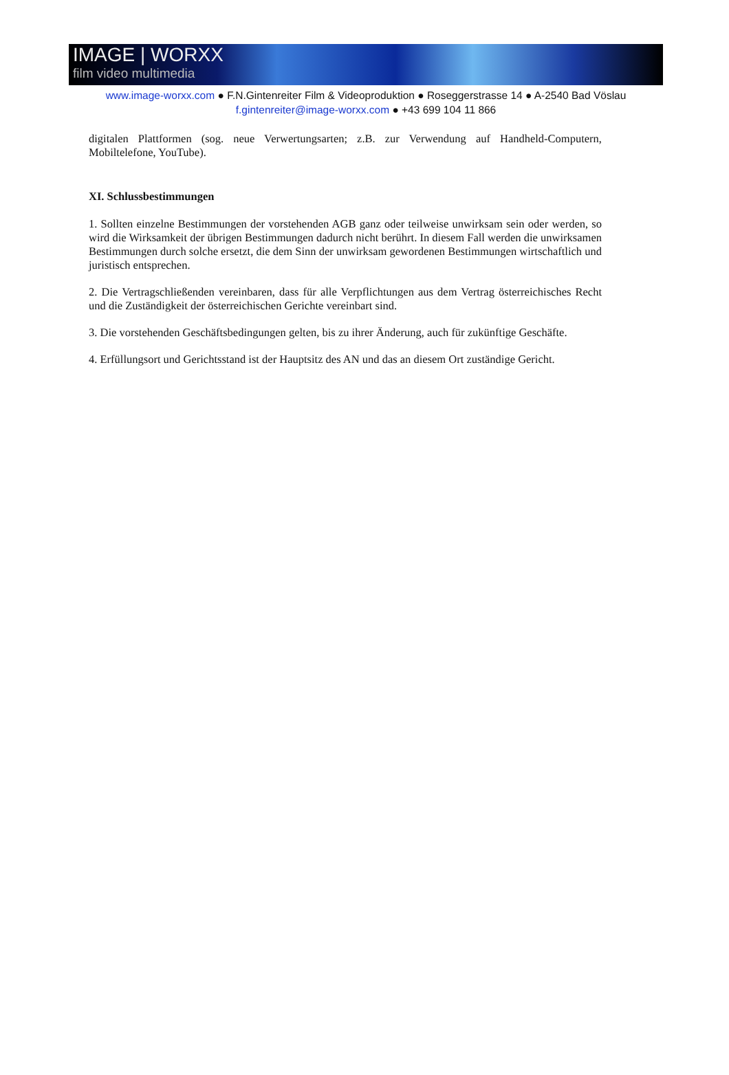IMAGE | WORXX
film video multimedia
www.image-worxx.com ● F.N.Gintenreiter Film & Videoproduktion ● Roseggerstrasse 14 ● A-2540 Bad Vöslau
f.gintenreiter@image-worxx.com ● +43 699 104 11 866
digitalen Plattformen (sog. neue Verwertungsarten; z.B. zur Verwendung auf Handheld-Computern, Mobiltelefone, YouTube).
XI. Schlussbestimmungen
1. Sollten einzelne Bestimmungen der vorstehenden AGB ganz oder teilweise unwirksam sein oder werden, so wird die Wirksamkeit der übrigen Bestimmungen dadurch nicht berührt. In diesem Fall werden die unwirksamen Bestimmungen durch solche ersetzt, die dem Sinn der unwirksam gewordenen Bestimmungen wirtschaftlich und juristisch entsprechen.
2. Die Vertragschließenden vereinbaren, dass für alle Verpflichtungen aus dem Vertrag österreichisches Recht und die Zuständigkeit der österreichischen Gerichte vereinbart sind.
3. Die vorstehenden Geschäftsbedingungen gelten, bis zu ihrer Änderung, auch für zukünftige Geschäfte.
4. Erfüllungsort und Gerichtsstand ist der Hauptsitz des AN und das an diesem Ort zuständige Gericht.